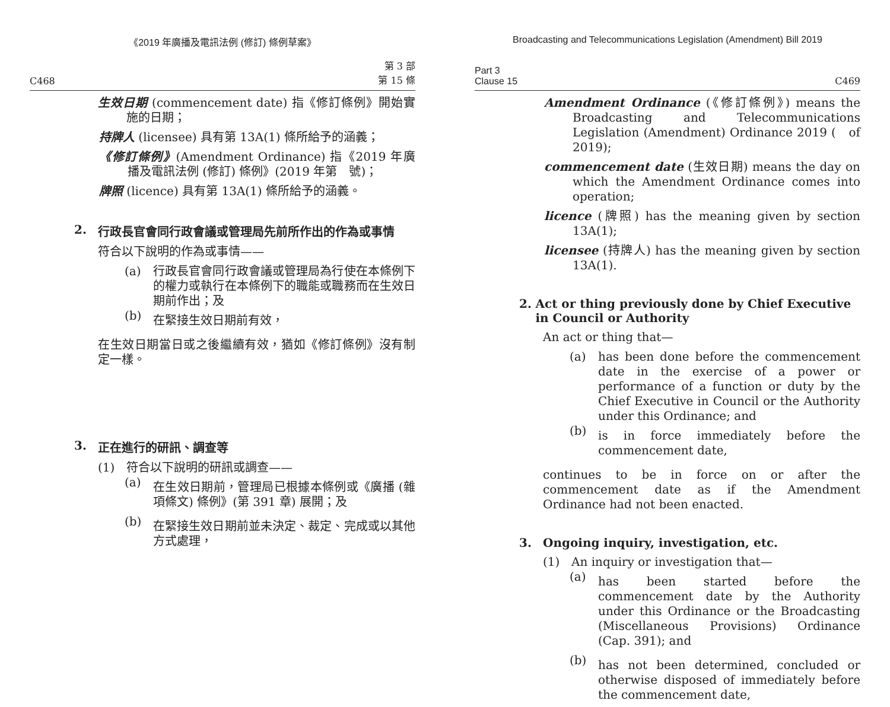《2019 年廣播及電訊法例 (修訂) 條例草案》
C468 第 3 部
第 15 條
生效日期 (commencement date) 指《修訂條例》開始實施的日期；
持牌人 (licensee) 具有第 13A(1) 條所給予的涵義；
《修訂條例》(Amendment Ordinance) 指《2019 年廣播及電訊法例 (修訂) 條例》(2019 年第　號)；
牌照 (licence) 具有第 13A(1) 條所給予的涵義。
2. 行政長官會同行政會議或管理局先前所作出的作為或事情
符合以下說明的作為或事情——
(a)
行政長官會同行政會議或管理局為行使在本條例下的權力或執行在本條例下的職能或職務而在生效日期前作出；及
(b)
在緊接生效日期前有效，
在生效日期當日或之後繼續有效，猶如《修訂條例》沒有制定一樣。
3. 正在進行的研訊、調查等
(1)
符合以下說明的研訊或調查——
(a)
在生效日期前，管理局已根據本條例或《廣播 (雜項條文) 條例》(第 391 章) 展開；及
(b)
在緊接生效日期前並未決定、裁定、完成或以其他方式處理，
Broadcasting and Telecommunications Legislation (Amendment) Bill 2019
Part 3
Clause 15 C469
Amendment Ordinance (《修訂條例》) means the Broadcasting and Telecommunications Legislation (Amendment) Ordinance 2019 (　of 2019);
commencement date (生效日期) means the day on which the Amendment Ordinance comes into operation;
licence (牌照) has the meaning given by section 13A(1);
licensee (持牌人) has the meaning given by section 13A(1).
2. Act or thing previously done by Chief Executive in Council or Authority
An act or thing that—
(a)
has been done before the commencement date in the exercise of a power or performance of a function or duty by the Chief Executive in Council or the Authority under this Ordinance; and
(b)
is in force immediately before the commencement date,
continues to be in force on or after the commencement date as if the Amendment Ordinance had not been enacted.
3. Ongoing inquiry, investigation, etc.
(1)
An inquiry or investigation that—
(a)
has been started before the commencement date by the Authority under this Ordinance or the Broadcasting (Miscellaneous Provisions) Ordinance (Cap. 391); and
(b)
has not been determined, concluded or otherwise disposed of immediately before the commencement date,